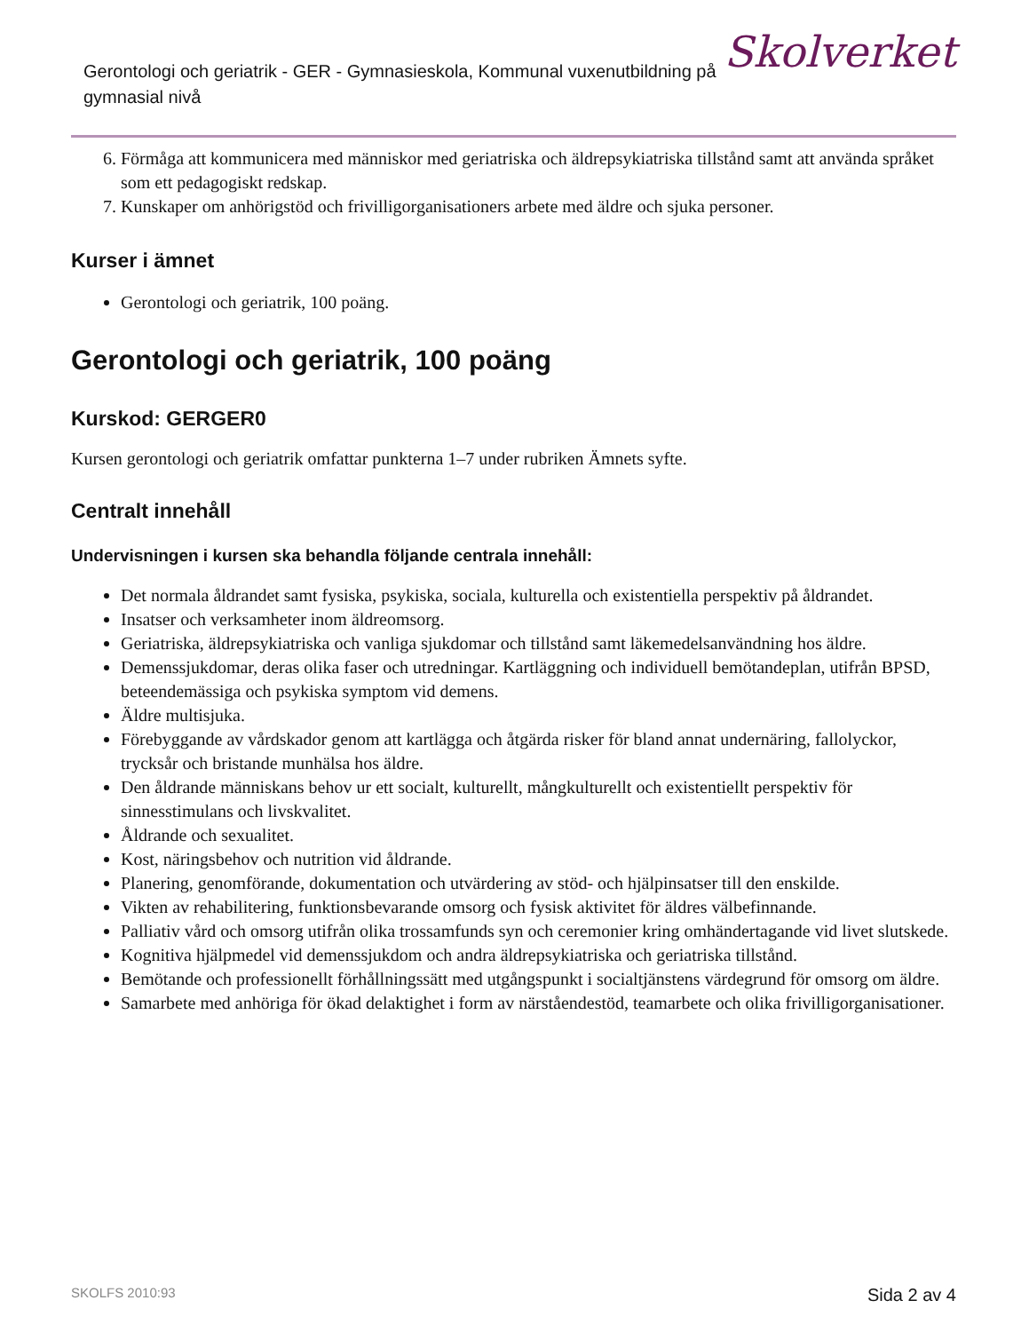Gerontologi och geriatrik - GER - Gymnasieskola, Kommunal vuxenutbildning på gymnasial nivå
Skolverket
6. Förmåga att kommunicera med människor med geriatriska och äldrepsykiatriska tillstånd samt att använda språket som ett pedagogiskt redskap.
7. Kunskaper om anhörigstöd och frivilligorganisationers arbete med äldre och sjuka personer.
Kurser i ämnet
Gerontologi och geriatrik, 100 poäng.
Gerontologi och geriatrik, 100 poäng
Kurskod: GERGER0
Kursen gerontologi och geriatrik omfattar punkterna 1–7 under rubriken Ämnets syfte.
Centralt innehåll
Undervisningen i kursen ska behandla följande centrala innehåll:
Det normala åldrandet samt fysiska, psykiska, sociala, kulturella och existentiella perspektiv på åldrandet.
Insatser och verksamheter inom äldreomsorg.
Geriatriska, äldrepsykiatriska och vanliga sjukdomar och tillstånd samt läkemedelsanvändning hos äldre.
Demenssjukdomar, deras olika faser och utredningar. Kartläggning och individuell bemötandeplan, utifrån BPSD, beteendemässiga och psykiska symptom vid demens.
Äldre multisjuka.
Förebyggande av vårdskador genom att kartlägga och åtgärda risker för bland annat undernäring, fallolyckor, trycksår och bristande munhälsa hos äldre.
Den åldrande människans behov ur ett socialt, kulturellt, mångkulturellt och existentiellt perspektiv för sinnesstimulans och livskvalitet.
Åldrande och sexualitet.
Kost, näringsbehov och nutrition vid åldrande.
Planering, genomförande, dokumentation och utvärdering av stöd- och hjälpinsatser till den enskilde.
Vikten av rehabilitering, funktionsbevarande omsorg och fysisk aktivitet för äldres välbefinnande.
Palliativ vård och omsorg utifrån olika trossamfunds syn och ceremonier kring omhändertagande vid livet slutskede.
Kognitiva hjälpmedel vid demenssjukdom och andra äldrepsykiatriska och geriatriska tillstånd.
Bemötande och professionellt förhållningssätt med utgångspunkt i socialtjänstens värdegrund för omsorg om äldre.
Samarbete med anhöriga för ökad delaktighet i form av närståendestöd, teamarbete och olika frivilligorganisationer.
SKOLFS 2010:93 Sida 2 av 4